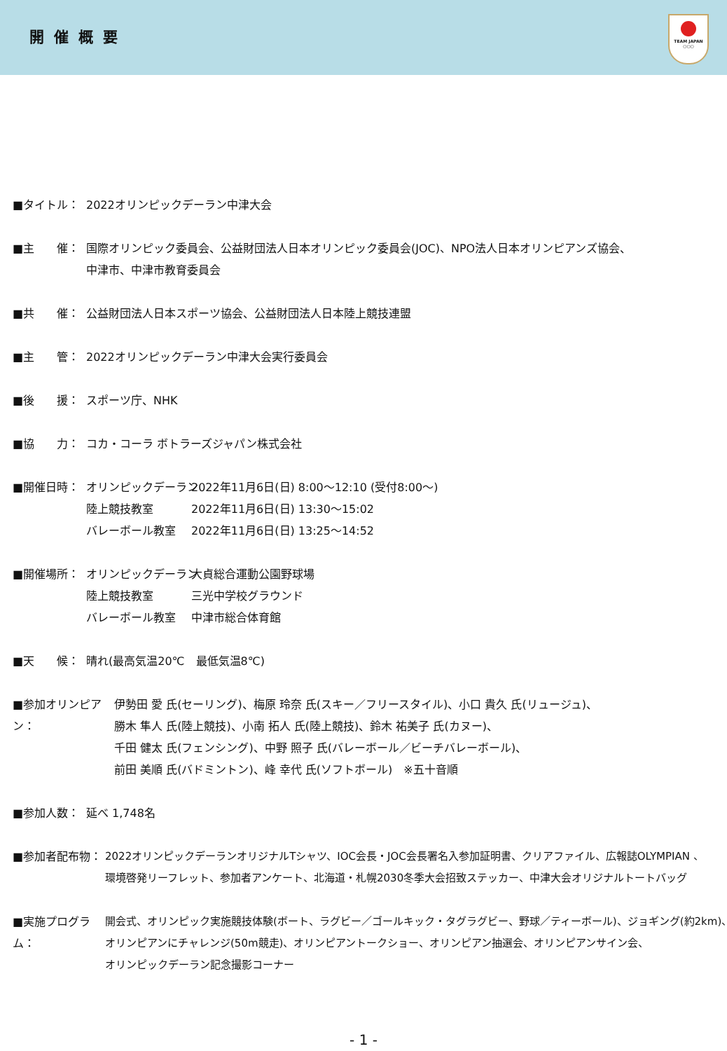開催概要
TEAM JAPAN
○○○
■タイトル： 2022オリンピックデーラン中津大会
■主　　催： 国際オリンピック委員会、公益財団法人日本オリンピック委員会(JOC)、NPO法人日本オリンピアンズ協会、
中津市、中津市教育委員会
■共　　催： 公益財団法人日本スポーツ協会、公益財団法人日本陸上競技連盟
■主　　管： 2022オリンピックデーラン中津大会実行委員会
■後　　援： スポーツ庁、NHK
■協　　力： コカ・コーラ ボトラーズジャパン株式会社
■開催日時： オリンピックデーラン 2022年11月6日(日) 8:00～12:10 (受付8:00～)
陸上競技教室 2022年11月6日(日) 13:30～15:02
バレーボール教室 2022年11月6日(日) 13:25～14:52
■開催場所： オリンピックデーラン 大貞総合運動公園野球場
陸上競技教室 三光中学校グラウンド
バレーボール教室 中津市総合体育館
■天　　候： 晴れ(最高気温20℃　最低気温8℃)
■参加オリンピアン：
伊勢田 愛 氏(セーリング)、梅原 玲奈 氏(スキー／フリースタイル)、小口 貴久 氏(リュージュ)、
勝木 隼人 氏(陸上競技)、小南 拓人 氏(陸上競技)、鈴木 祐美子 氏(カヌー)、
千田 健太 氏(フェンシング)、中野 照子 氏(バレーボール／ビーチバレーボール)、
前田 美順 氏(バドミントン)、峰 幸代 氏(ソフトボール)　※五十音順
■参加人数： 延べ 1,748名
■参加者配布物： 2022オリンピックデーランオリジナルTシャツ、IOC会長・JOC会長署名入参加証明書、クリアファイル、広報誌OLYMPIAN 、
環境啓発リーフレット、参加者アンケート、北海道・札幌2030冬季大会招致ステッカー、中津大会オリジナルトートバッグ
■実施プログラム：
開会式、オリンピック実施競技体験(ボート、ラグビー／ゴールキック・タグラグビー、野球／ティーボール)、ジョギング(約2km)、
オリンピアンにチャレンジ(50m競走)、オリンピアントークショー、オリンピアン抽選会、オリンピアンサイン会、
オリンピックデーラン記念撮影コーナー
- 1 -